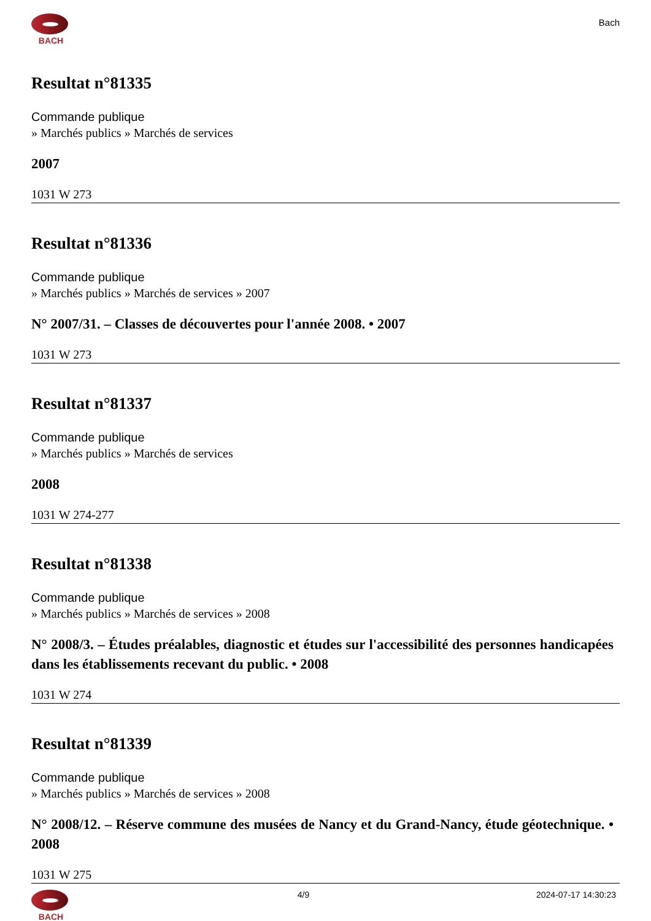BACH
Bach
Resultat n°81335
Commande publique
» Marchés publics » Marchés de services
2007
1031 W 273
Resultat n°81336
Commande publique
» Marchés publics » Marchés de services » 2007
N° 2007/31. – Classes de découvertes pour l'année 2008. • 2007
1031 W 273
Resultat n°81337
Commande publique
» Marchés publics » Marchés de services
2008
1031 W 274-277
Resultat n°81338
Commande publique
» Marchés publics » Marchés de services » 2008
N° 2008/3. – Études préalables, diagnostic et études sur l'accessibilité des personnes handicapées dans les établissements recevant du public. • 2008
1031 W 274
Resultat n°81339
Commande publique
» Marchés publics » Marchés de services » 2008
N° 2008/12. – Réserve commune des musées de Nancy et du Grand-Nancy, étude géotechnique. • 2008
1031 W 275
BACH 4/9 2024-07-17 14:30:23